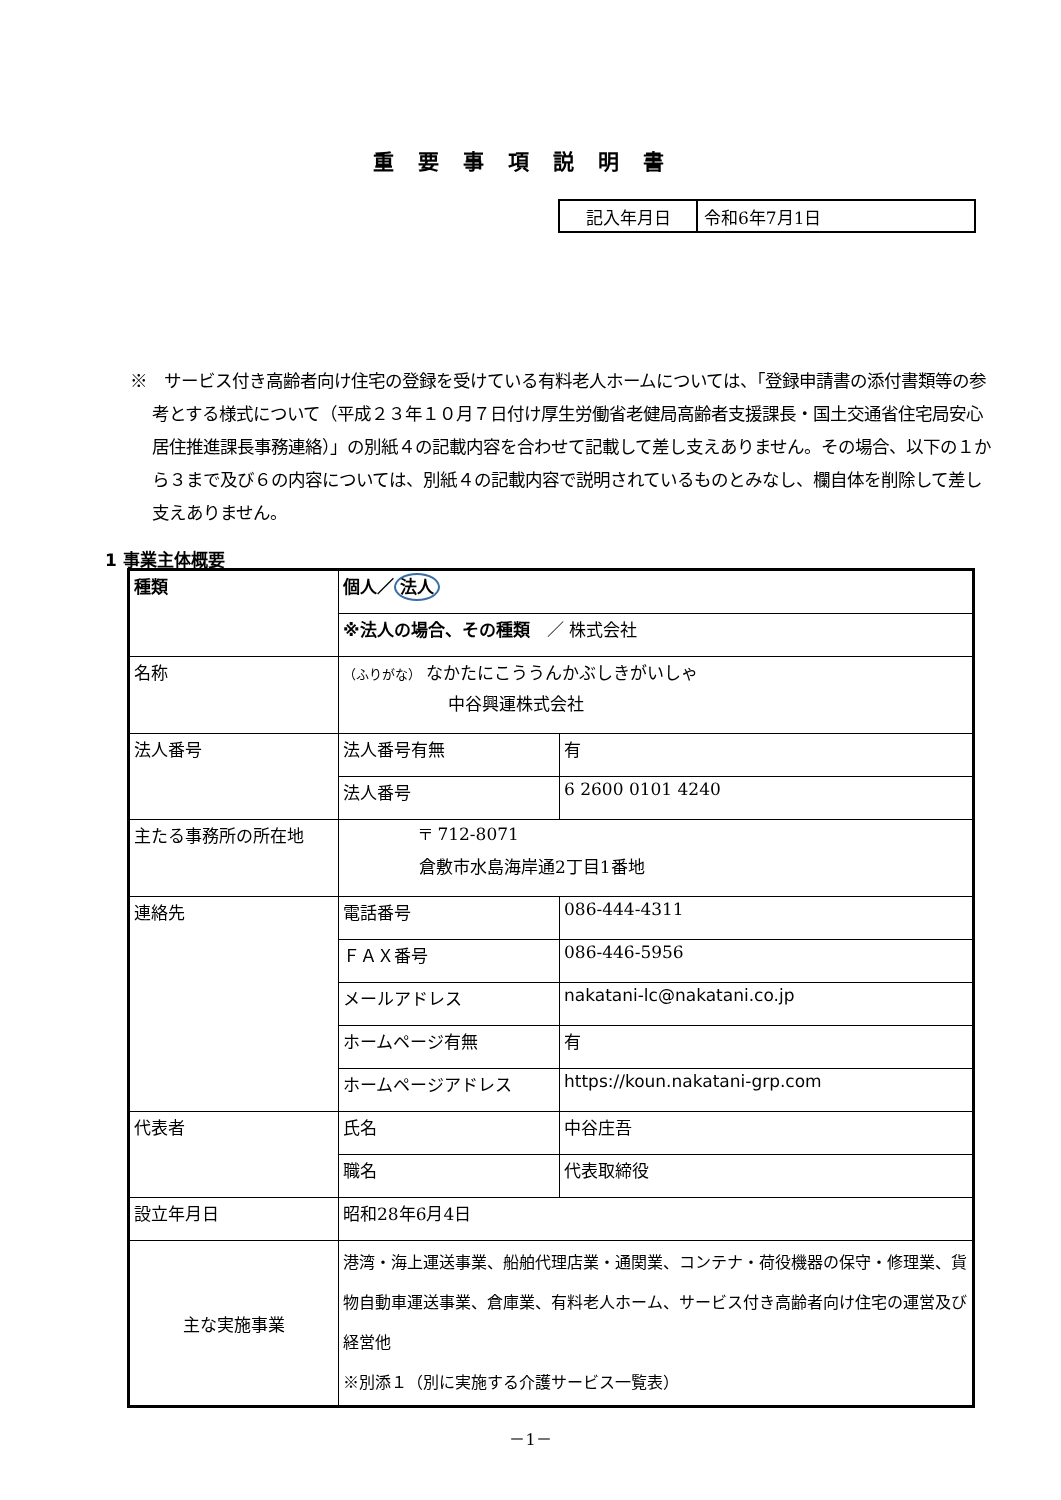重要事項説明書
| 記入年月日 | 令和6年7月1日 |
※　サービス付き高齢者向け住宅の登録を受けている有料老人ホームについては、「登録申請書の添付書類等の参考とする様式について（平成２３年１０月７日付け厚生労働省老健局高齢者支援課長・国土交通省住宅局安心居住推進課長事務連絡）」の別紙４の記載内容を合わせて記載して差し支えありません。その場合、以下の１から３まで及び６の内容については、別紙４の記載内容で説明されているものとみなし、欄自体を削除して差し支えありません。
1 事業主体概要
| 種類 | 個人／ 法人 | |
| | ※法人の場合、その種類 ／ 株式会社 | |
| 名称 | （ふりがな） なかたにこううんかぶしきがいしゃ 中谷興運株式会社 | |
| 法人番号 | 法人番号有無 | 有 |
| | 法人番号 | 6 2600 0101 4240 |
| 主たる事務所の所在地 | 〒 712-8071 倉敷市水島海岸通2丁目1番地 | |
| 連絡先 | 電話番号 | 086-444-4311 |
| | ＦＡＸ番号 | 086-446-5956 |
| | メールアドレス | nakatani-lc@nakatani.co.jp |
| | ホームページ有無 | 有 |
| | ホームページアドレス | https://koun.nakatani-grp.com |
| 代表者 | 氏名 | 中谷庄吾 |
| | 職名 | 代表取締役 |
| 設立年月日 | 昭和28年6月4日 | |
| 主な実施事業 | 港湾・海上運送事業、船舶代理店業・通関業、コンテナ・荷役機器の保守・修理業、貨物自動車運送事業、倉庫業、有料老人ホーム、サービス付き高齢者向け住宅の運営及び経営他 ※別添１（別に実施する介護サービス一覧表） | |
－1－